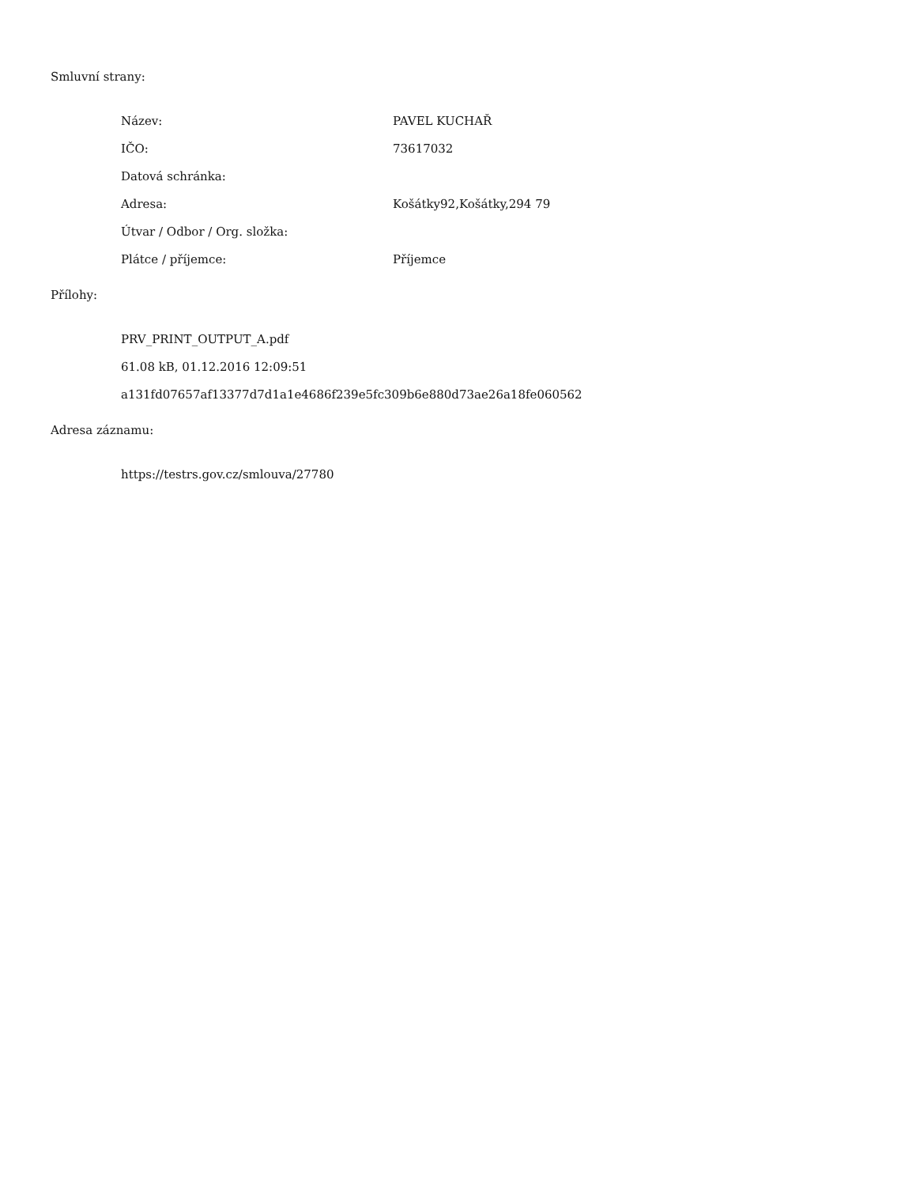Smluvní strany:
Název: PAVEL KUCHAŘ
IČO: 73617032
Datová schránka:
Adresa: Košátky92,Košátky,294 79
Útvar / Odbor / Org. složka:
Plátce / příjemce: Příjemce
Přílohy:
PRV_PRINT_OUTPUT_A.pdf
61.08 kB, 01.12.2016 12:09:51
a131fd07657af13377d7d1a1e4686f239e5fc309b6e880d73ae26a18fe060562
Adresa záznamu:
https://testrs.gov.cz/smlouva/27780